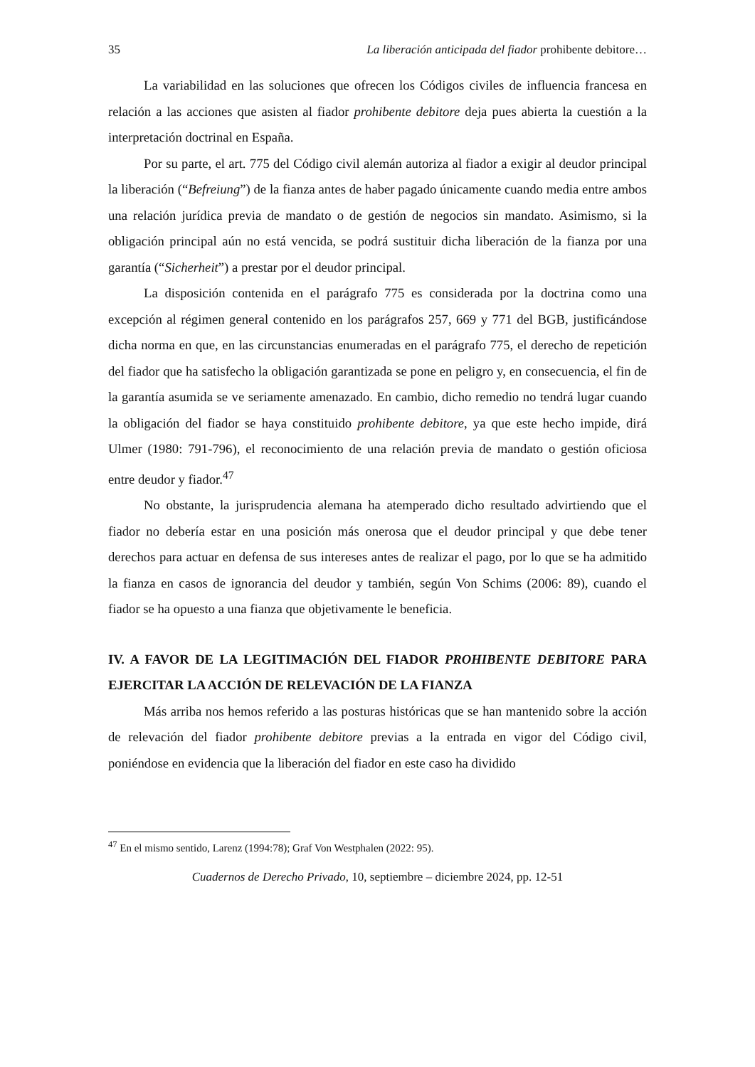35 La liberación anticipada del fiador prohibente debitore…
La variabilidad en las soluciones que ofrecen los Códigos civiles de influencia francesa en relación a las acciones que asisten al fiador prohibente debitore deja pues abierta la cuestión a la interpretación doctrinal en España.
Por su parte, el art. 775 del Código civil alemán autoriza al fiador a exigir al deudor principal la liberación (“Befreiung”) de la fianza antes de haber pagado únicamente cuando media entre ambos una relación jurídica previa de mandato o de gestión de negocios sin mandato. Asimismo, si la obligación principal aún no está vencida, se podrá sustituir dicha liberación de la fianza por una garantía (“Sicherheit”) a prestar por el deudor principal.
La disposición contenida en el parágrafo 775 es considerada por la doctrina como una excepción al régimen general contenido en los parágrafos 257, 669 y 771 del BGB, justificándose dicha norma en que, en las circunstancias enumeradas en el parágrafo 775, el derecho de repetición del fiador que ha satisfecho la obligación garantizada se pone en peligro y, en consecuencia, el fin de la garantía asumida se ve seriamente amenazado. En cambio, dicho remedio no tendrá lugar cuando la obligación del fiador se haya constituido prohibente debitore, ya que este hecho impide, dirá Ulmer (1980: 791-796), el reconocimiento de una relación previa de mandato o gestión oficiosa entre deudor y fiador.<sup>47</sup>
No obstante, la jurisprudencia alemana ha atemperado dicho resultado advirtiendo que el fiador no debería estar en una posición más onerosa que el deudor principal y que debe tener derechos para actuar en defensa de sus intereses antes de realizar el pago, por lo que se ha admitido la fianza en casos de ignorancia del deudor y también, según Von Schims (2006: 89), cuando el fiador se ha opuesto a una fianza que objetivamente le beneficia.
IV. A FAVOR DE LA LEGITIMACIÓN DEL FIADOR PROHIBENTE DEBITORE PARA EJERCITAR LA ACCIÓN DE RELEVACIÓN DE LA FIANZA
Más arriba nos hemos referido a las posturas históricas que se han mantenido sobre la acción de relevación del fiador prohibente debitore previas a la entrada en vigor del Código civil, poniéndose en evidencia que la liberación del fiador en este caso ha dividido
<sup>47</sup> En el mismo sentido, Larenz (1994:78); Graf Von Westphalen (2022: 95).
Cuadernos de Derecho Privado, 10, septiembre – diciembre 2024, pp. 12-51